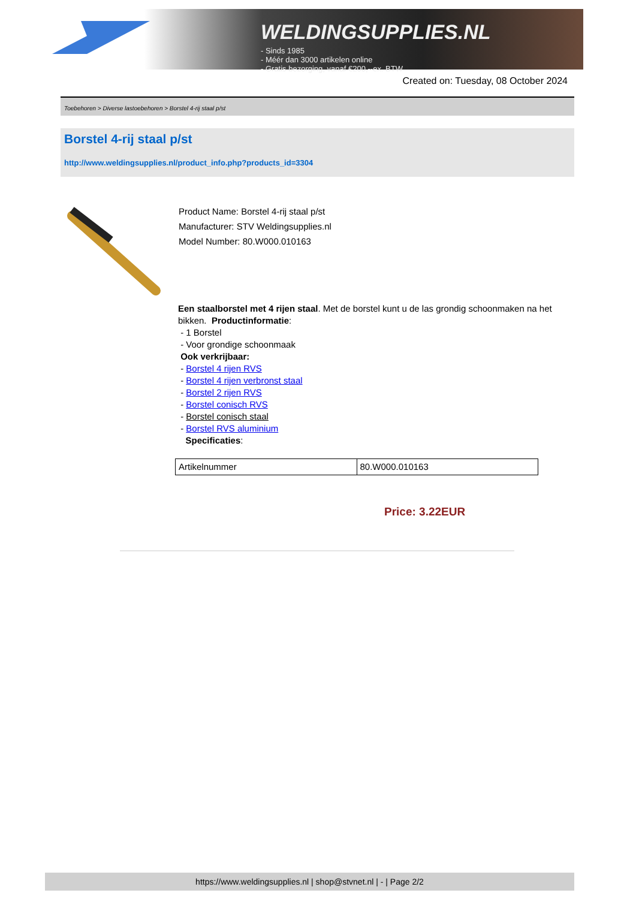WELDINGSUPPLIES.NL
- Sinds 1985
- Méér dan 3000 artikelen online
- Gratis bezorging, vanaf €200,--ex. BTW
Created on: Tuesday, 08 October 2024
Toebehoren > Diverse lastoebehoren > Borstel 4-rij staal p/st
Borstel 4-rij staal p/st
http://www.weldingsupplies.nl/product_info.php?products_id=3304
Product Name: Borstel 4-rij staal p/st
Manufacturer: STV Weldingsupplies.nl
Model Number: 80.W000.010163
Een staalborstel met 4 rijen staal. Met de borstel kunt u de las grondig schoonmaken na het bikken. Productinformatie:
- 1 Borstel
- Voor grondige schoonmaak
Ook verkrijbaar:
- Borstel 4 rijen RVS
- Borstel 4 rijen verbronst staal
- Borstel 2 rijen RVS
- Borstel conisch RVS
- Borstel conisch staal
- Borstel RVS aluminium
Specificaties:
| Artikelnummer | 80.W000.010163 |
Price: 3.22EUR
https://www.weldingsupplies.nl | shop@stvnet.nl | - | Page 2/2